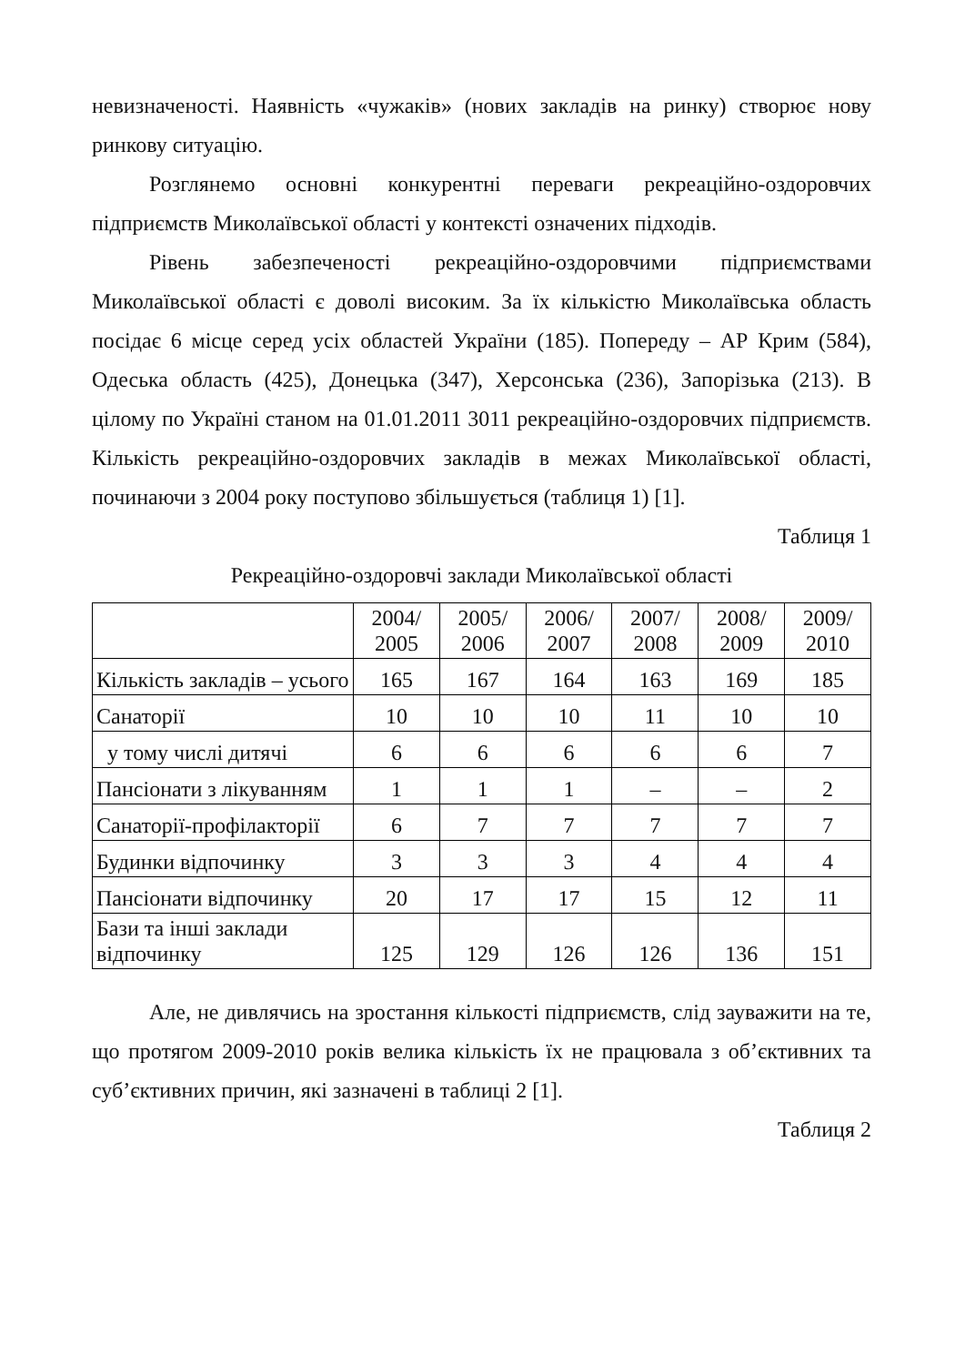невизначеності. Наявність «чужаків» (нових закладів на ринку) створює нову ринкову ситуацію.
Розглянемо основні конкурентні переваги рекреаційно-оздоровчих підприємств Миколаївської області у контексті означених підходів.
Рівень забезпеченості рекреаційно-оздоровчими підприємствами Миколаївської області є доволі високим. За їх кількістю Миколаївська область посідає 6 місце серед усіх областей України (185). Попереду – АР Крим (584), Одеська область (425), Донецька (347), Херсонська (236), Запорізька (213). В цілому по Україні станом на 01.01.2011 3011 рекреаційно-оздоровчих підприємств. Кількість рекреаційно-оздоровчих закладів в межах Миколаївської області, починаючи з 2004 року поступово збільшується (таблиця 1) [1].
Таблиця 1
Рекреаційно-оздоровчі заклади Миколаївської області
| | 2004/ 2005 | 2005/ 2006 | 2006/ 2007 | 2007/ 2008 | 2008/ 2009 | 2009/ 2010 |
| Кількість закладів – усього | 165 | 167 | 164 | 163 | 169 | 185 |
| Санаторії | 10 | 10 | 10 | 11 | 10 | 10 |
| у тому числі дитячі | 6 | 6 | 6 | 6 | 6 | 7 |
| Пансіонати з лікуванням | 1 | 1 | 1 | – | – | 2 |
| Санаторії-профілакторії | 6 | 7 | 7 | 7 | 7 | 7 |
| Будинки відпочинку | 3 | 3 | 3 | 4 | 4 | 4 |
| Пансіонати відпочинку | 20 | 17 | 17 | 15 | 12 | 11 |
| Бази та інші заклади відпочинку | 125 | 129 | 126 | 126 | 136 | 151 |
Але, не дивлячись на зростання кількості підприємств, слід зауважити на те, що протягом 2009-2010 років велика кількість їх не працювала з об’єктивних та суб’єктивних причин, які зазначені в таблиці 2 [1].
Таблиця 2